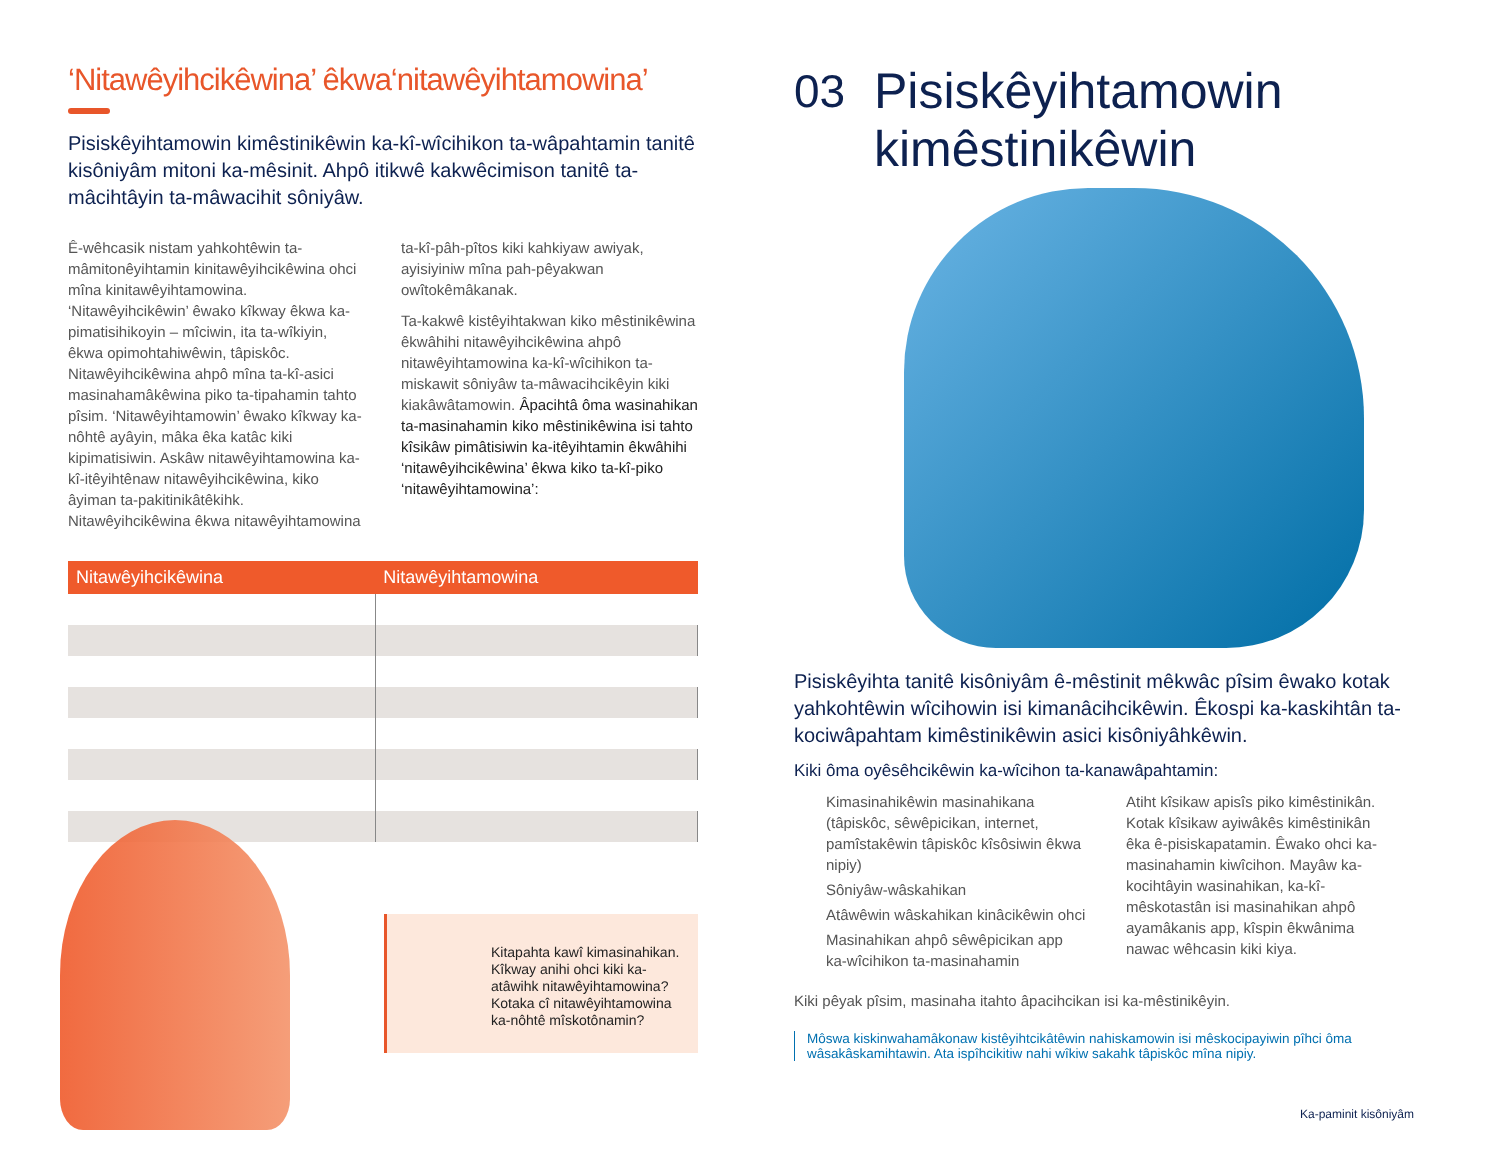‘Nitawêyihcikêwina’ êkwa‘nitawêyihtamowina’
Pisiskêyihtamowin kimêstinikêwin ka-kî-wîcihikon ta-wâpahtamin tanitê kisôniyâm mitoni ka-mêsinit. Ahpô itikwê kakwêcimison tanitê ta-mâcihtâyin ta-mâwacihit sôniyâw.
Ê-wêhcasik nistam yahkohtêwin ta-mâmitonêyihtamin kinitawêyihcikêwina ohci mîna kinitawêyihtamowina. ‘Nitawêyihcikêwin’ êwako kîkway êkwa ka-pimatisihikoyin – mîciwin, ita ta-wîkiyin, êkwa opimohtahiwêwin, tâpiskôc. Nitawêyihcikêwina ahpô mîna ta-kî-asici masinahamâkêwina piko ta-tipahamin tahto pîsim. ‘Nitawêyihtamowin’ êwako kîkway ka-nôhtê ayâyin, mâka êka katâc kiki kipimatisiwin. Askâw nitawêyihtamowina ka-kî-itêyihtênaw nitawêyihcikêwina, kiko âyiman ta-pakitinikâtêkihk. Nitawêyihcikêwina êkwa nitawêyihtamowina
ta-kî-pâh-pîtos kiki kahkiyaw awiyak, ayisiyiniw mîna pah-pêyakwan owîtokêmâkanak.
Ta-kakwê kistêyihtakwan kiko mêstinikêwina êkwâhihi nitawêyihcikêwina ahpô nitawêyihtamowina ka-kî-wîcihikon ta-miskawit sôniyâw ta-mâwacihcikêyin kiki kiakâwâtamowin. Âpacihtâ ôma wasinahikan ta-masinahamin kiko mêstinikêwina isi tahto kîsikâw pimâtisiwin ka-itêyihtamin êkwâhihi ‘nitawêyihcikêwina’ êkwa kiko ta-kî-piko ‘nitawêyihtamowina’:
| Nitawêyihcikêwina | Nitawêyihtamowina |
| --- | --- |
Kitapahta kawî kimasinahikan. Kîkway anihi ohci kiki ka-atâwihk nitawêyihtamowina? Kotaka cî nitawêyihtamowina ka-nôhtê mîskotônamin?
03 Pisiskêyihtamowin
kimêstinikêwin
Pisiskêyihta tanitê kisôniyâm ê-mêstinit mêkwâc pîsim êwako kotak yahkohtêwin wîcihowin isi kimanâcihcikêwin. Êkospi ka-kaskihtân ta-kociwâpahtam kimêstinikêwin asici kisôniyâhkêwin.
Kiki ôma oyêsêhcikêwin ka-wîcihon ta-kanawâpahtamin:
Kimasinahikêwin masinahikana (tâpiskôc, sêwêpicikan, internet, pamîstakêwin tâpiskôc kîsôsiwin êkwa nipiy)
Sôniyâw-wâskahikan
Atâwêwin wâskahikan kinâcikêwin ohci
Masinahikan ahpô sêwêpicikan app ka-wîcihikon ta-masinahamin
Atiht kîsikaw apisîs piko kimêstinikân. Kotak kîsikaw ayiwâkês kimêstinikân êka ê-pisiskapatamin. Êwako ohci ka-masinahamin kiwîcihon. Mayâw ka-kocihtâyin wasinahikan, ka-kî-mêskotastân isi masinahikan ahpô ayamâkanis app, kîspin êkwânima nawac wêhcasin kiki kiya.
Kiki pêyak pîsim, masinaha itahto âpacihcikan isi ka-mêstinikêyin.
Môswa kiskinwahamâkonaw kistêyihtcikâtêwin nahiskamowin isi mêskocipayiwin pîhci ôma wâsakâskamihtawin. Ata ispîhcikitiw nahi wîkiw sakahk tâpiskôc mîna nipiy.
Ka-paminit kisôniyâm